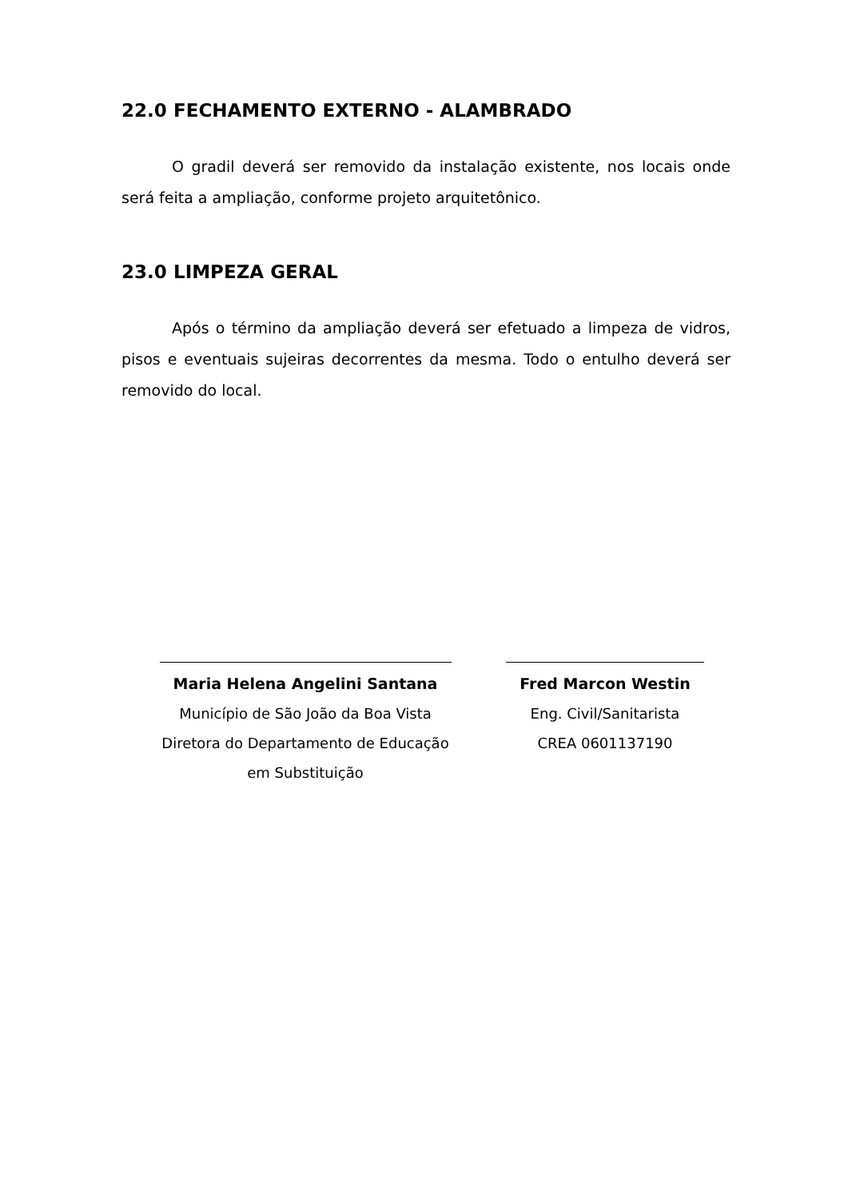22.0 FECHAMENTO EXTERNO - ALAMBRADO
O gradil deverá ser removido da instalação existente, nos locais onde será feita a ampliação, conforme projeto arquitetônico.
23.0 LIMPEZA GERAL
Após o término da ampliação deverá ser efetuado a limpeza de vidros, pisos e eventuais sujeiras decorrentes da mesma. Todo o entulho deverá ser removido do local.
Maria Helena Angelini Santana
Município de São João da Boa Vista
Diretora do Departamento de Educação
em Substituição
Fred Marcon Westin
Eng. Civil/Sanitarista
CREA 0601137190